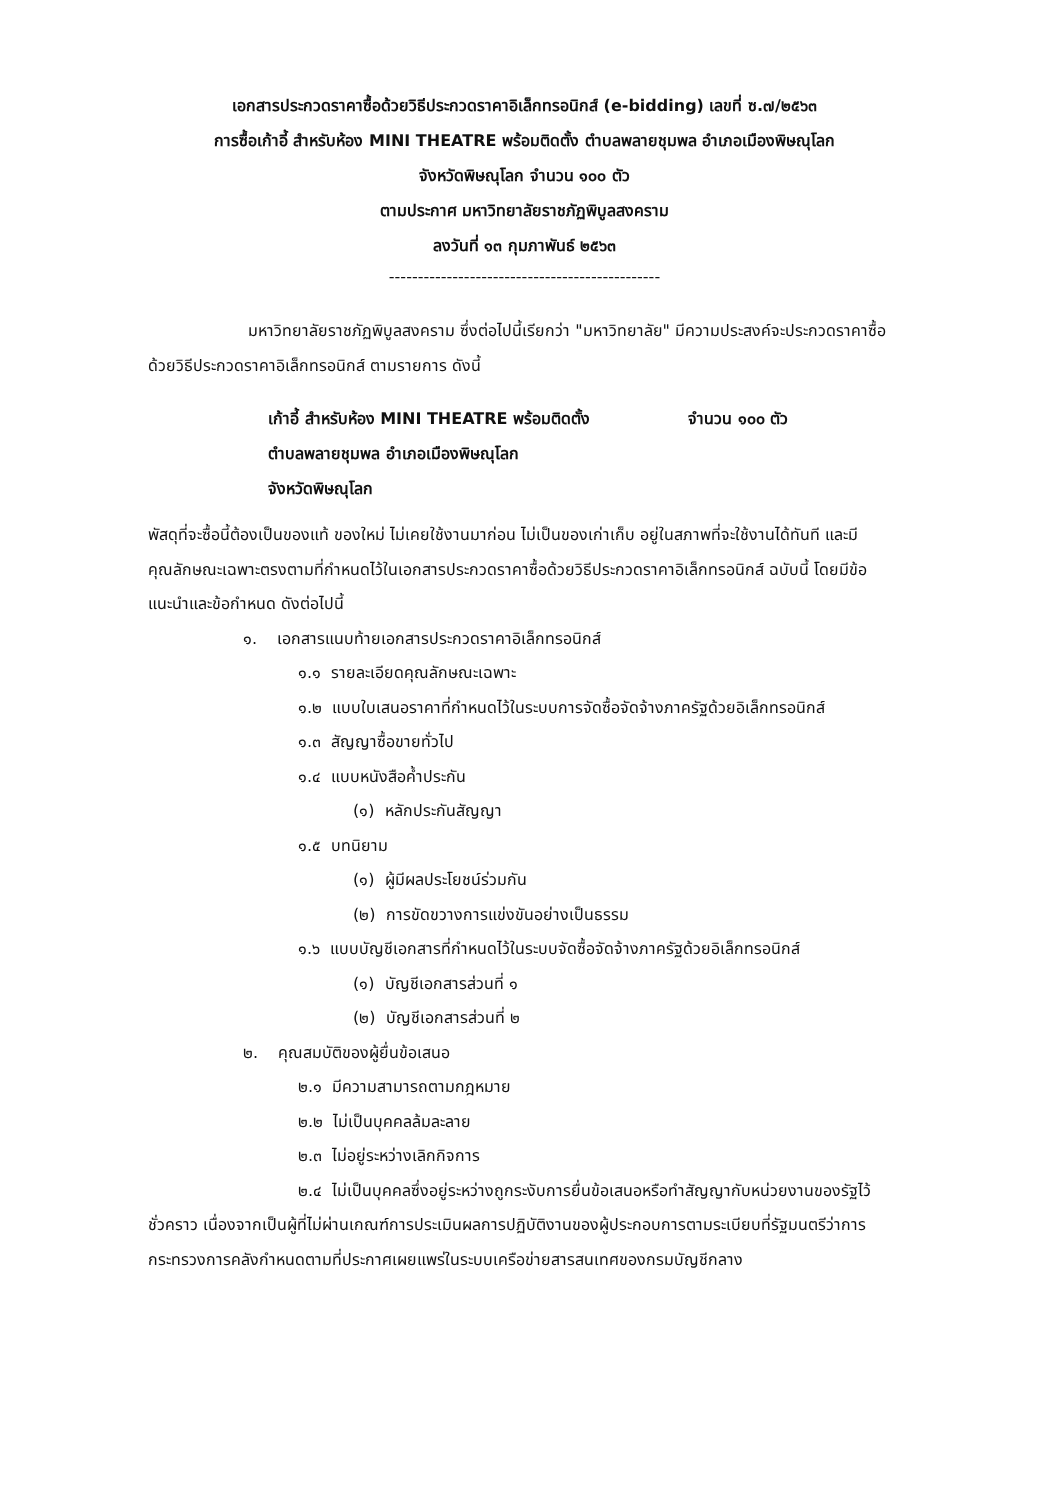เอกสารประกวดราคาซื้อด้วยวิธีประกวดราคาอิเล็กทรอนิกส์ (e-bidding) เลขที่ ซ.๗/๒๕๖๓
การซื้อเก้าอี้ สำหรับห้อง MINI THEATRE พร้อมติดตั้ง ตำบลพลายชุมพล อำเภอเมืองพิษณุโลก
จังหวัดพิษณุโลก จำนวน ๑๐๐ ตัว
ตามประกาศ มหาวิทยาลัยราชภัฏพิบูลสงคราม
ลงวันที่ ๑๓ กุมภาพันธ์ ๒๕๖๓
-----------------------------------------------
มหาวิทยาลัยราชภัฏพิบูลสงคราม ซึ่งต่อไปนี้เรียกว่า "มหาวิทยาลัย" มีความประสงค์จะประกวดราคาซื้อด้วยวิธีประกวดราคาอิเล็กทรอนิกส์ ตามรายการ ดังนี้
เก้าอี้ สำหรับห้อง MINI THEATRE พร้อมติดตั้ง จำนวน ๑๐๐ ตัว
ตำบลพลายชุมพล อำเภอเมืองพิษณุโลก
จังหวัดพิษณุโลก
พัสดุที่จะซื้อนี้ต้องเป็นของแท้ ของใหม่ ไม่เคยใช้งานมาก่อน ไม่เป็นของเก่าเก็บ อยู่ในสภาพที่จะใช้งานได้ทันที และมีคุณลักษณะเฉพาะตรงตามที่กำหนดไว้ในเอกสารประกวดราคาซื้อด้วยวิธีประกวดราคาอิเล็กทรอนิกส์ ฉบับนี้ โดยมีข้อแนะนำและข้อกำหนด ดังต่อไปนี้
๑. เอกสารแนบท้ายเอกสารประกวดราคาอิเล็กทรอนิกส์
๑.๑ รายละเอียดคุณลักษณะเฉพาะ
๑.๒ แบบใบเสนอราคาที่กำหนดไว้ในระบบการจัดซื้อจัดจ้างภาครัฐด้วยอิเล็กทรอนิกส์
๑.๓ สัญญาซื้อขายทั่วไป
๑.๔ แบบหนังสือค้ำประกัน
(๑) หลักประกันสัญญา
๑.๕ บทนิยาม
(๑) ผู้มีผลประโยชน์ร่วมกัน
(๒) การขัดขวางการแข่งขันอย่างเป็นธรรม
๑.๖ แบบบัญชีเอกสารที่กำหนดไว้ในระบบจัดซื้อจัดจ้างภาครัฐด้วยอิเล็กทรอนิกส์
(๑) บัญชีเอกสารส่วนที่ ๑
(๒) บัญชีเอกสารส่วนที่ ๒
๒. คุณสมบัติของผู้ยื่นข้อเสนอ
๒.๑ มีความสามารถตามกฎหมาย
๒.๒ ไม่เป็นบุคคลล้มละลาย
๒.๓ ไม่อยู่ระหว่างเลิกกิจการ
๒.๔ ไม่เป็นบุคคลซึ่งอยู่ระหว่างถูกระงับการยื่นข้อเสนอหรือทำสัญญากับหน่วยงานของรัฐไว้ชั่วคราว เนื่องจากเป็นผู้ที่ไม่ผ่านเกณฑ์การประเมินผลการปฏิบัติงานของผู้ประกอบการตามระเบียบที่รัฐมนตรีว่าการกระทรวงการคลังกำหนดตามที่ประกาศเผยแพร่ในระบบเครือข่ายสารสนเทศของกรมบัญชีกลาง